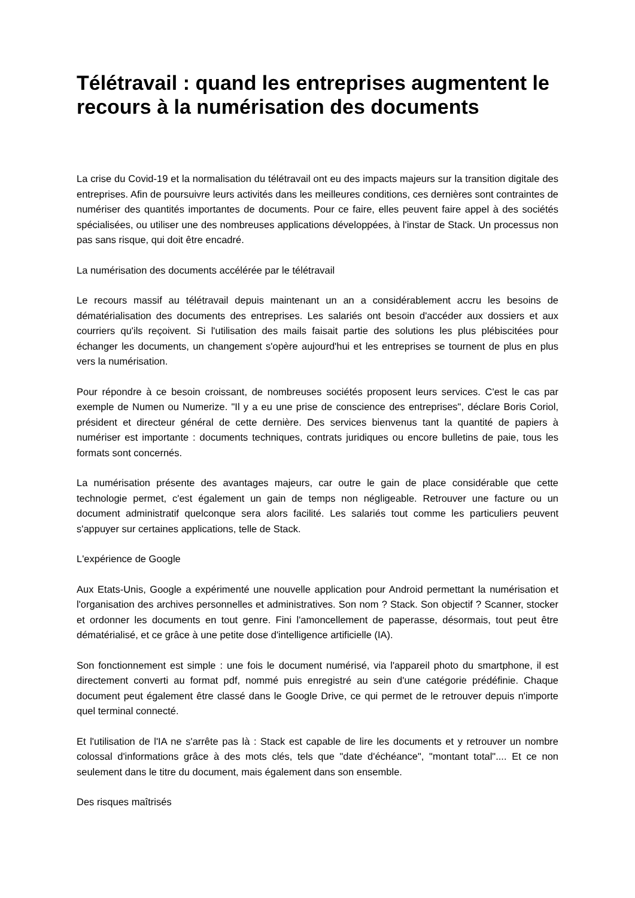Télétravail : quand les entreprises augmentent le recours à la numérisation des documents
La crise du Covid-19 et la normalisation du télétravail ont eu des impacts majeurs sur la transition digitale des entreprises. Afin de poursuivre leurs activités dans les meilleures conditions, ces dernières sont contraintes de numériser des quantités importantes de documents. Pour ce faire, elles peuvent faire appel à des sociétés spécialisées, ou utiliser une des nombreuses applications développées, à l'instar de Stack. Un processus non pas sans risque, qui doit être encadré.
La numérisation des documents accélérée par le télétravail
Le recours massif au télétravail depuis maintenant un an a considérablement accru les besoins de dématérialisation des documents des entreprises. Les salariés ont besoin d'accéder aux dossiers et aux courriers qu'ils reçoivent. Si l'utilisation des mails faisait partie des solutions les plus plébiscitées pour échanger les documents, un changement s'opère aujourd'hui et les entreprises se tournent de plus en plus vers la numérisation.
Pour répondre à ce besoin croissant, de nombreuses sociétés proposent leurs services. C'est le cas par exemple de Numen ou Numerize. "Il y a eu une prise de conscience des entreprises", déclare Boris Coriol, président et directeur général de cette dernière. Des services bienvenus tant la quantité de papiers à numériser est importante : documents techniques, contrats juridiques ou encore bulletins de paie, tous les formats sont concernés.
La numérisation présente des avantages majeurs, car outre le gain de place considérable que cette technologie permet, c'est également un gain de temps non négligeable. Retrouver une facture ou un document administratif quelconque sera alors facilité. Les salariés tout comme les particuliers peuvent s'appuyer sur certaines applications, telle de Stack.
L'expérience de Google
Aux Etats-Unis, Google a expérimenté une nouvelle application pour Android permettant la numérisation et l'organisation des archives personnelles et administratives. Son nom ? Stack. Son objectif ? Scanner, stocker et ordonner les documents en tout genre. Fini l'amoncellement de paperasse, désormais, tout peut être dématérialisé, et ce grâce à une petite dose d'intelligence artificielle (IA).
Son fonctionnement est simple : une fois le document numérisé, via l'appareil photo du smartphone, il est directement converti au format pdf, nommé puis enregistré au sein d'une catégorie prédéfinie. Chaque document peut également être classé dans le Google Drive, ce qui permet de le retrouver depuis n'importe quel terminal connecté.
Et l'utilisation de l'IA ne s'arrête pas là : Stack est capable de lire les documents et y retrouver un nombre colossal d'informations grâce à des mots clés, tels que "date d'échéance", "montant total".... Et ce non seulement dans le titre du document, mais également dans son ensemble.
Des risques maîtrisés